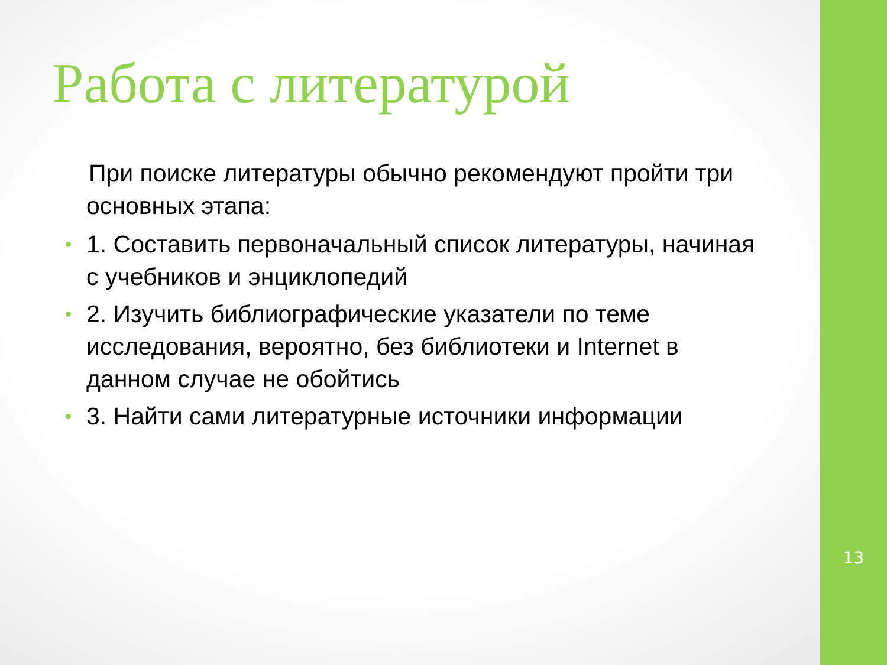Работа с литературой
При поиске литературы обычно рекомендуют пройти три основных этапа:
• 1. Составить первоначальный список литературы, начиная с учебников и энциклопедий
• 2. Изучить библиографические указатели по теме исследования, вероятно, без библиотеки и Internet в данном случае не обойтись
• 3. Найти сами литературные источники информации
13